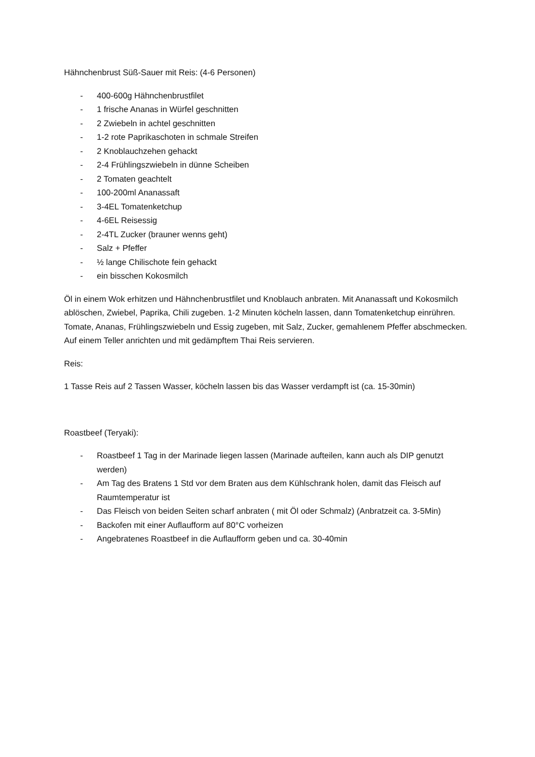Hähnchenbrust Süß-Sauer mit Reis: (4-6 Personen)
- 400-600g Hähnchenbrustfilet
- 1 frische Ananas in Würfel geschnitten
- 2 Zwiebeln in achtel geschnitten
- 1-2 rote Paprikaschoten in schmale Streifen
- 2 Knoblauchzehen gehackt
- 2-4 Frühlingszwiebeln in dünne Scheiben
- 2 Tomaten geachtelt
- 100-200ml Ananassaft
- 3-4EL Tomatenketchup
- 4-6EL Reisessig
- 2-4TL Zucker (brauner wenns geht)
- Salz + Pfeffer
- ½ lange Chilischote fein gehackt
- ein bisschen Kokosmilch
Öl in einem Wok erhitzen und Hähnchenbrustfilet und Knoblauch anbraten. Mit Ananassaft und Kokosmilch ablöschen, Zwiebel, Paprika, Chili zugeben. 1-2 Minuten köcheln lassen, dann Tomatenketchup einrühren. Tomate, Ananas, Frühlingszwiebeln und Essig zugeben, mit Salz, Zucker, gemahlenem Pfeffer abschmecken. Auf einem Teller anrichten und mit gedämpftem Thai Reis servieren.
Reis:
1 Tasse Reis auf 2 Tassen Wasser, köcheln lassen bis das Wasser verdampft ist (ca. 15-30min)
Roastbeef (Teryaki):
- Roastbeef 1 Tag in der Marinade liegen lassen (Marinade aufteilen, kann auch als DIP genutzt werden)
- Am Tag des Bratens 1 Std vor dem Braten aus dem Kühlschrank holen, damit das Fleisch auf Raumtemperatur ist
- Das Fleisch von beiden Seiten scharf anbraten ( mit Öl oder Schmalz) (Anbratzeit ca. 3-5Min)
- Backofen mit einer Auflaufform auf 80°C vorheizen
- Angebratenes Roastbeef in die Auflaufform geben und ca. 30-40min